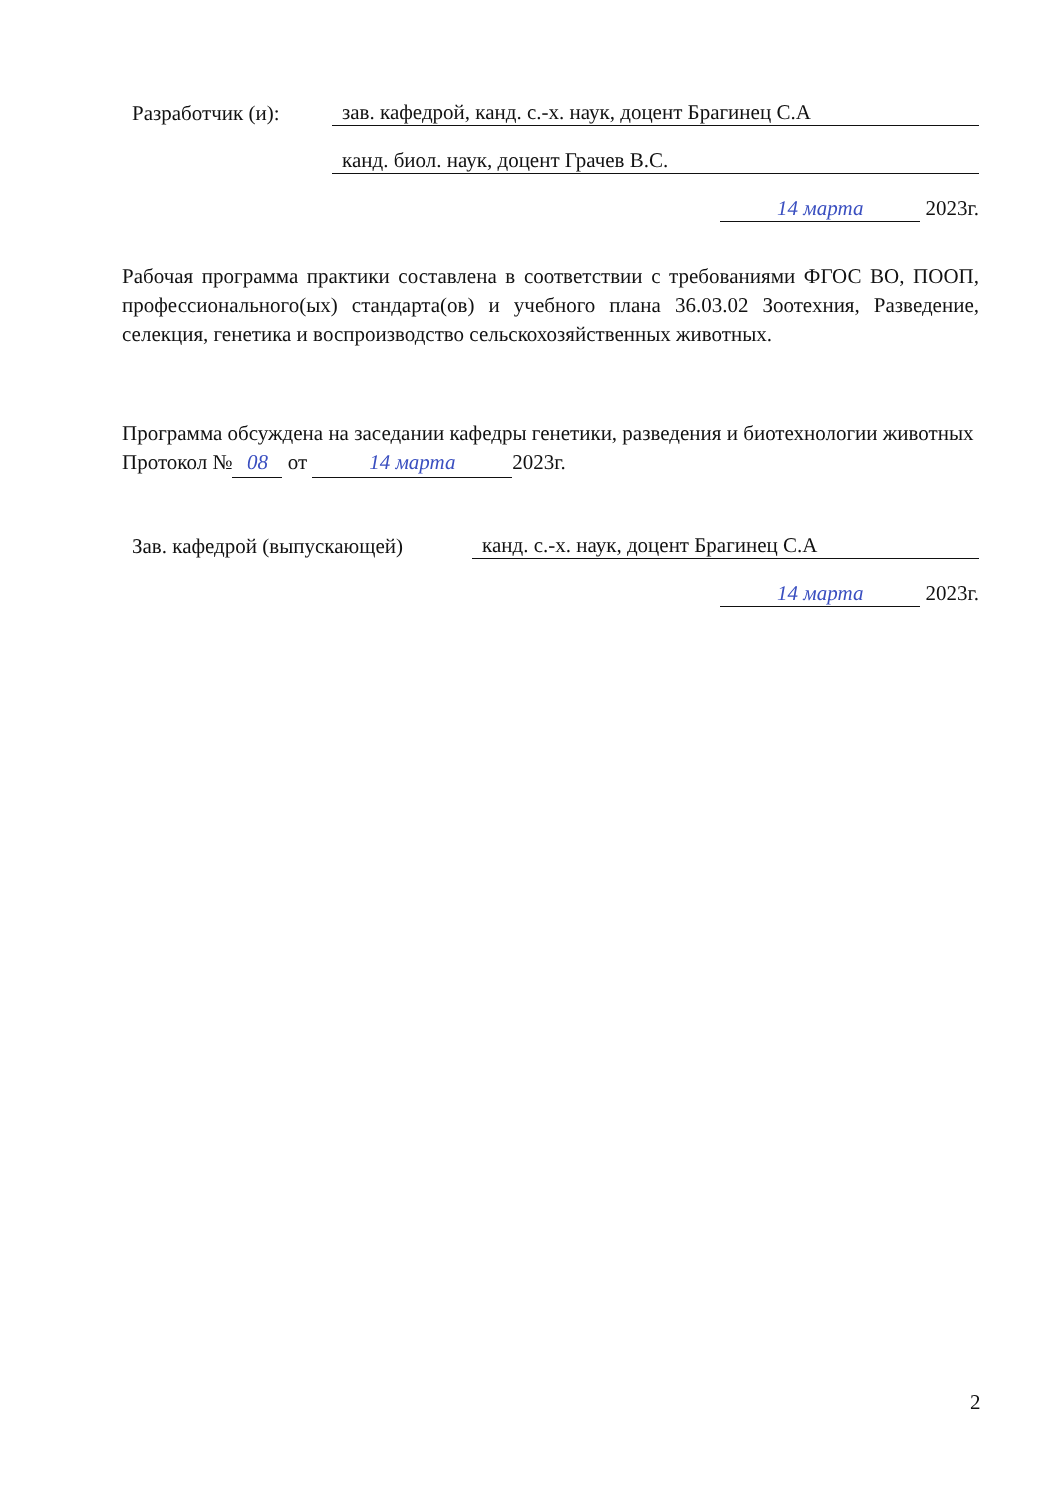Разработчик (и):
зав. кафедрой, канд. с.-х. наук, доцент Брагинец С.А
канд. биол. наук, доцент Грачев В.С.
14 марта 2023г.
Рабочая программа практики составлена в соответствии с требованиями ФГОС ВО, ПООП, профессионального(ых) стандарта(ов) и учебного плана 36.03.02 Зоотехния, Разведение, селекция, генетика и воспроизводство сельскохозяйственных животных.
Программа обсуждена на заседании кафедры генетики, разведения и биотехнологии животных
Протокол № 08 от 14 марта 2023г.
Зав. кафедрой (выпускающей)
канд. с.-х. наук, доцент Брагинец С.А
14 марта 2023г.
2